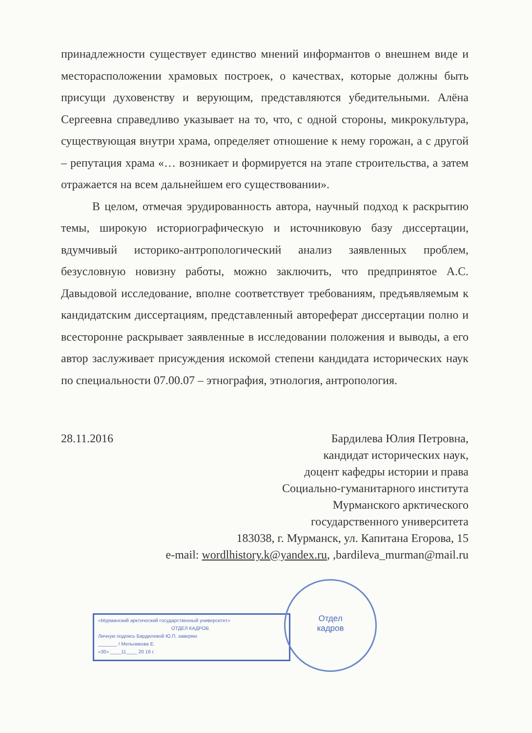принадлежности существует единство мнений информантов о внешнем виде и месторасположении храмовых построек, о качествах, которые должны быть присущи духовенству и верующим, представляются убедительными. Алёна Сергеевна справедливо указывает на то, что, с одной стороны, микрокультура, существующая внутри храма, определяет отношение к нему горожан, а с другой – репутация храма «… возникает и формируется на этапе строительства, а затем отражается на всем дальнейшем его существовании».
В целом, отмечая эрудированность автора, научный подход к раскрытию темы, широкую историографическую и источниковую базу диссертации, вдумчивый историко-антропологический анализ заявленных проблем, безусловную новизну работы, можно заключить, что предпринятое А.С. Давыдовой исследование, вполне соответствует требованиям, предъявляемым к кандидатским диссертациям, представленный автореферат диссертации полно и всесторонне раскрывает заявленные в исследовании положения и выводы, а его автор заслуживает присуждения искомой степени кандидата исторических наук по специальности 07.00.07 – этнография, этнология, антропология.
28.11.2016
Бардилева Юлия Петровна,
кандидат исторических наук,
доцент кафедры истории и права
Социально-гуманитарного института
Мурманского арктического
государственного университета
183038, г. Мурманск, ул. Капитана Егорова, 15
e-mail: wordlhistory.k@yandex.ru, ,bardileva_murman@mail.ru
«Мурманский арктический государственный университет»
ОТДЕЛ КАДРОВ
Личную подпись Бардилевой Ю.П. заверяю
_______ / Мельникова Е.
«30» ____11____ 20 16 г.
Отдел
кадров